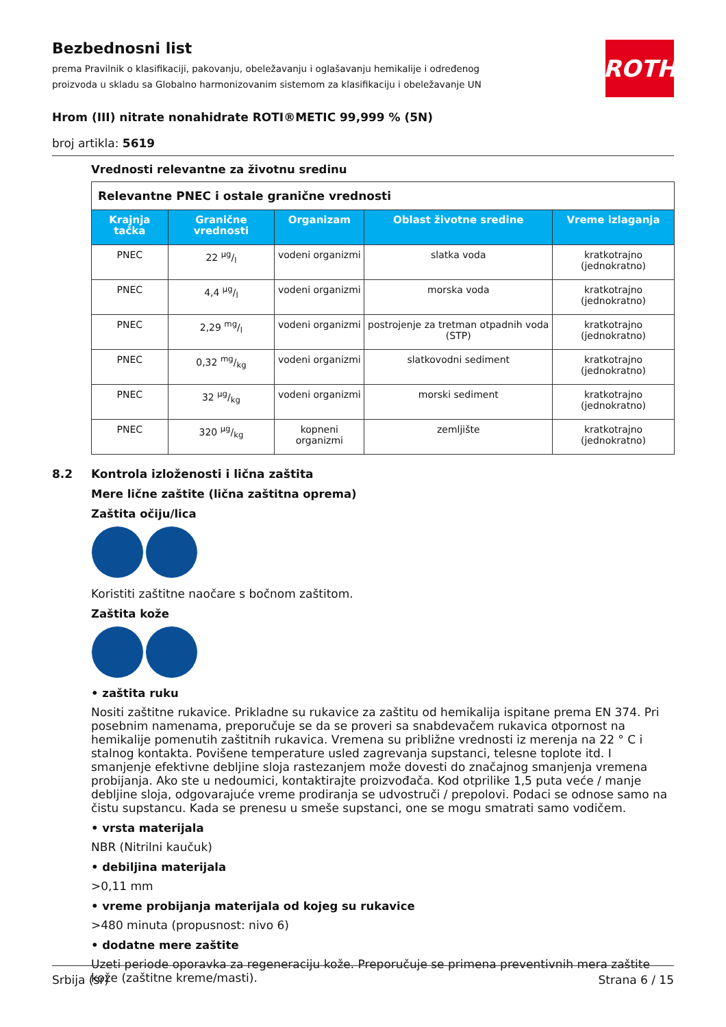Bezbednosni list
prema Pravilnik o klasifikaciji, pakovanju, obeležavanju i oglašavanju hemikalije i određenog proizvoda u skladu sa Globalno harmonizovanim sistemom za klasifikaciju i obeležavanje UN
ROTH
Hrom (III) nitrate nonahidrate ROTI®METIC 99,999 % (5N)
broj artikla: 5619
Vrednosti relevantne za životnu sredinu
| Relevantne PNEC i ostale granične vrednosti | | | | |
| Krajnja tačka | Granične vrednosti | Organizam | Oblast životne sredine | Vreme izlaganja |
| PNEC | 22 µg/l | vodeni organizmi | slatka voda | kratkotrajno (jednokratno) |
| PNEC | 4,4 µg/l | vodeni organizmi | morska voda | kratkotrajno (jednokratno) |
| PNEC | 2,29 mg/l | vodeni organizmi | postrojenje za tretman otpadnih voda (STP) | kratkotrajno (jednokratno) |
| PNEC | 0,32 mg/kg | vodeni organizmi | slatkovodni sediment | kratkotrajno (jednokratno) |
| PNEC | 32 µg/kg | vodeni organizmi | morski sediment | kratkotrajno (jednokratno) |
| PNEC | 320 µg/kg | kopneni organizmi | zemljište | kratkotrajno (jednokratno) |
8.2 Kontrola izloženosti i lična zaštita
Mere lične zaštite (lična zaštitna oprema)
Zaštita očiju/lica
Koristiti zaštitne naočare s bočnom zaštitom.
Zaštita kože
• zaštita ruku
Nositi zaštitne rukavice. Prikladne su rukavice za zaštitu od hemikalija ispitane prema EN 374. Pri posebnim namenama, preporučuje se da se proveri sa snabdevačem rukavica otpornost na hemikalije pomenutih zaštitnih rukavica. Vremena su približne vrednosti iz merenja na 22 ° C i stalnog kontakta. Povišene temperature usled zagrevanja supstanci, telesne toplote itd. I smanjenje efektivne debljine sloja rastezanjem može dovesti do značajnog smanjenja vremena probijanja. Ako ste u nedoumici, kontaktirajte proizvođača. Kod otprilike 1,5 puta veće / manje debljine sloja, odgovarajuće vreme prodiranja se udvostruči / prepolovi. Podaci se odnose samo na čistu supstancu. Kada se prenesu u smeše supstanci, one se mogu smatrati samo vodičem.
• vrsta materijala
NBR (Nitrilni kaučuk)
• debiljina materijala
>0,11 mm
• vreme probijanja materijala od kojeg su rukavice
>480 minuta (propusnost: nivo 6)
• dodatne mere zaštite
Uzeti periode oporavka za regeneraciju kože. Preporučuje se primena preventivnih mera zaštite kože (zaštitne kreme/masti).
Srbija (sr) Strana 6 / 15